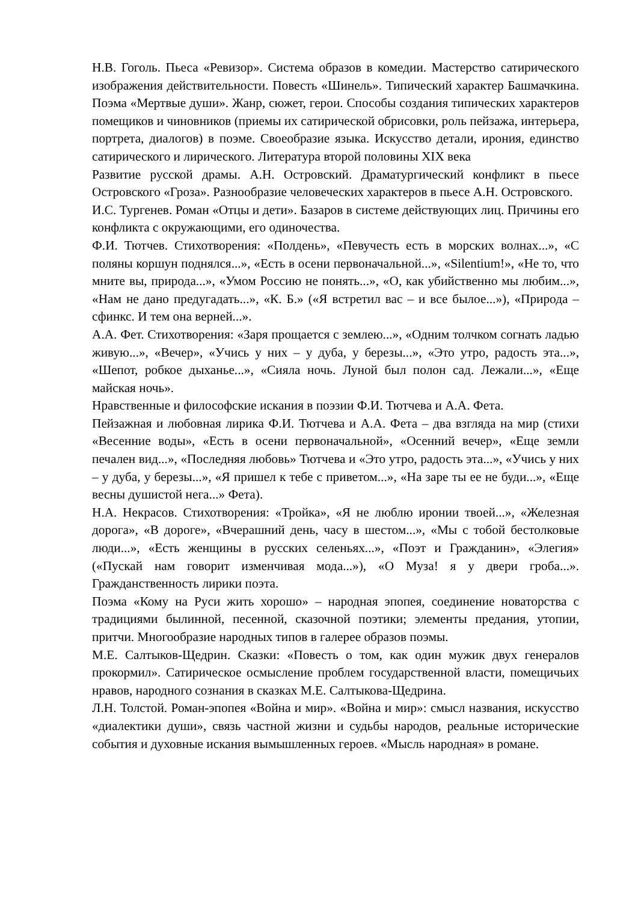Н.В. Гоголь. Пьеса «Ревизор». Система образов в комедии. Мастерство сатирического изображения действительности. Повесть «Шинель». Типический характер Башмачкина. Поэма «Мертвые души». Жанр, сюжет, герои. Способы создания типических характеров помещиков и чиновников (приемы их сатирической обрисовки, роль пейзажа, интерьера, портрета, диалогов) в поэме. Своеобразие языка. Искусство детали, ирония, единство сатирического и лирического. Литература второй половины XIX века
Развитие русской драмы. А.Н. Островский. Драматургический конфликт в пьесе Островского «Гроза». Разнообразие человеческих характеров в пьесе А.Н. Островского.
И.С. Тургенев. Роман «Отцы и дети». Базаров в системе действующих лиц. Причины его конфликта с окружающими, его одиночества.
Ф.И. Тютчев. Стихотворения: «Полдень», «Певучесть есть в морских волнах...», «С поляны коршун поднялся...», «Есть в осени первоначальной...», «Silentium!», «Не то, что мните вы, природа...», «Умом Россию не понять...», «О, как убийственно мы любим...», «Нам не дано предугадать...», «К. Б.» («Я встретил вас – и все былое...»), «Природа – сфинкс. И тем она верней...».
А.А. Фет. Стихотворения: «Заря прощается с землею...», «Одним толчком согнать ладью живую...», «Вечер», «Учись у них – у дуба, у березы...», «Это утро, радость эта...», «Шепот, робкое дыханье...», «Сияла ночь. Луной был полон сад. Лежали...», «Еще майская ночь».
Нравственные и философские искания в поэзии Ф.И. Тютчева и А.А. Фета.
Пейзажная и любовная лирика Ф.И. Тютчева и А.А. Фета – два взгляда на мир (стихи «Весенние воды», «Есть в осени первоначальной», «Осенний вечер», «Еще земли печален вид...», «Последняя любовь» Тютчева и «Это утро, радость эта...», «Учись у них – у дуба, у березы...», «Я пришел к тебе с приветом...», «На заре ты ее не буди...», «Еще весны душистой нега...» Фета).
Н.А. Некрасов. Стихотворения: «Тройка», «Я не люблю иронии твоей...», «Железная дорога», «В дороге», «Вчерашний день, часу в шестом...», «Мы с тобой бестолковые люди...», «Есть женщины в русских селеньях...», «Поэт и Гражданин», «Элегия» («Пускай нам говорит изменчивая мода...»), «О Муза! я у двери гроба...». Гражданственность лирики поэта.
Поэма «Кому на Руси жить хорошо» – народная эпопея, соединение новаторства с традициями былинной, песенной, сказочной поэтики; элементы предания, утопии, притчи. Многообразие народных типов в галерее образов поэмы.
М.Е. Салтыков-Щедрин. Сказки: «Повесть о том, как один мужик двух генералов прокормил». Сатирическое осмысление проблем государственной власти, помещичьих нравов, народного сознания в сказках М.Е. Салтыкова-Щедрина.
Л.Н. Толстой. Роман-эпопея «Война и мир». «Война и мир»: смысл названия, искусство «диалектики души», связь частной жизни и судьбы народов, реальные исторические события и духовные искания вымышленных героев. «Мысль народная» в романе.